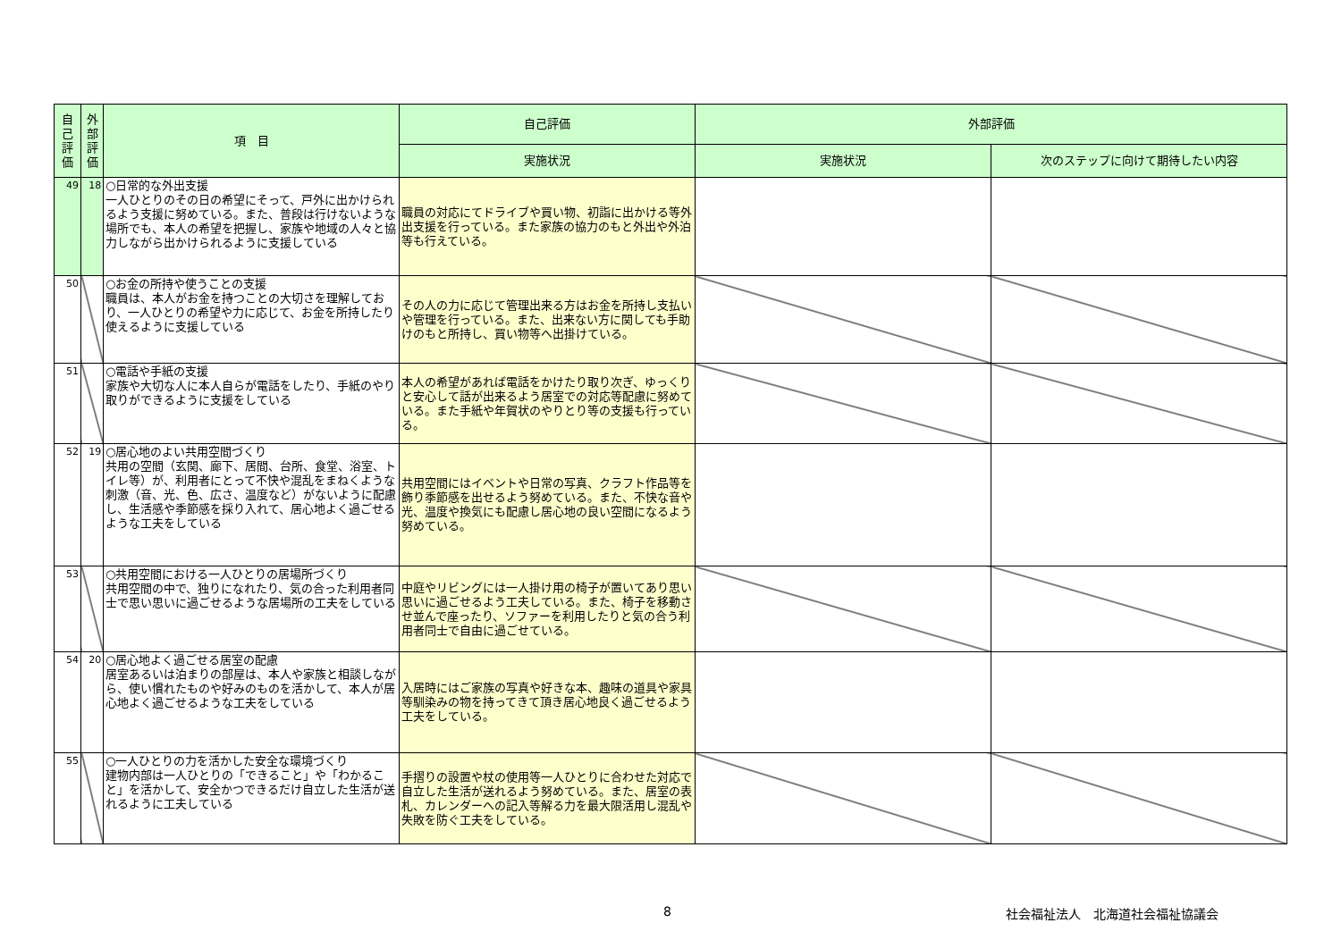| 自己評価 | 外部評価 | 項 目 | 自己評価 | 外部評価 | |
| --- | --- | --- | --- | --- | --- |
| | | | 実施状況 | 実施状況 | 次のステップに向けて期待したい内容 |
| 49 | 18 | ○日常的な外出支援 一人ひとりのその日の希望にそって、戸外に出かけられるよう支援に努めている。また、普段は行けないような場所でも、本人の希望を把握し、家族や地域の人々と協力しながら出かけられるように支援している | 職員の対応にてドライブや買い物、初詣に出かける等外出支援を行っている。また家族の協力のもと外出や外泊等も行えている。 | | |
| 50 | | ○お金の所持や使うことの支援 職員は、本人がお金を持つことの大切さを理解しており、一人ひとりの希望や力に応じて、お金を所持したり使えるように支援している | その人の力に応じて管理出来る方はお金を所持し支払いや管理を行っている。また、出来ない方に関しても手助けのもと所持し、買い物等へ出掛けている。 | | |
| 51 | | ○電話や手紙の支援 家族や大切な人に本人自らが電話をしたり、手紙のやり取りができるように支援をしている | 本人の希望があれば電話をかけたり取り次ぎ、ゆっくりと安心して話が出来るよう居室での対応等配慮に努めている。また手紙や年賀状のやりとり等の支援も行っている。 | | |
| 52 | 19 | ○居心地のよい共用空間づくり 共用の空間（玄関、廊下、居間、台所、食堂、浴室、トイレ等）が、利用者にとって不快や混乱をまねくような刺激（音、光、色、広さ、温度など）がないように配慮し、生活感や季節感を採り入れて、居心地よく過ごせるような工夫をしている | 共用空間にはイベントや日常の写真、クラフト作品等を飾り季節感を出せるよう努めている。また、不快な音や光、温度や換気にも配慮し居心地の良い空間になるよう努めている。 | | |
| 53 | | ○共用空間における一人ひとりの居場所づくり 共用空間の中で、独りになれたり、気の合った利用者同士で思い思いに過ごせるような居場所の工夫をしている | 中庭やリビングには一人掛け用の椅子が置いてあり思い思いに過ごせるよう工夫している。また、椅子を移動させ並んで座ったり、ソファーを利用したりと気の合う利用者同士で自由に過ごせている。 | | |
| 54 | 20 | ○居心地よく過ごせる居室の配慮 居室あるいは泊まりの部屋は、本人や家族と相談しながら、使い慣れたものや好みのものを活かして、本人が居心地よく過ごせるような工夫をしている | 入居時にはご家族の写真や好きな本、趣味の道具や家具等馴染みの物を持ってきて頂き居心地良く過ごせるよう工夫をしている。 | | |
| 55 | | ○一人ひとりの力を活かした安全な環境づくり 建物内部は一人ひとりの「できること」や「わかること」を活かして、安全かつできるだけ自立した生活が送れるように工夫している | 手摺りの設置や杖の使用等一人ひとりに合わせた対応で自立した生活が送れるよう努めている。また、居室の表札、カレンダーへの記入等解る力を最大限活用し混乱や失敗を防ぐ工夫をしている。 | | |
8 社会福祉法人　北海道社会福祉協議会